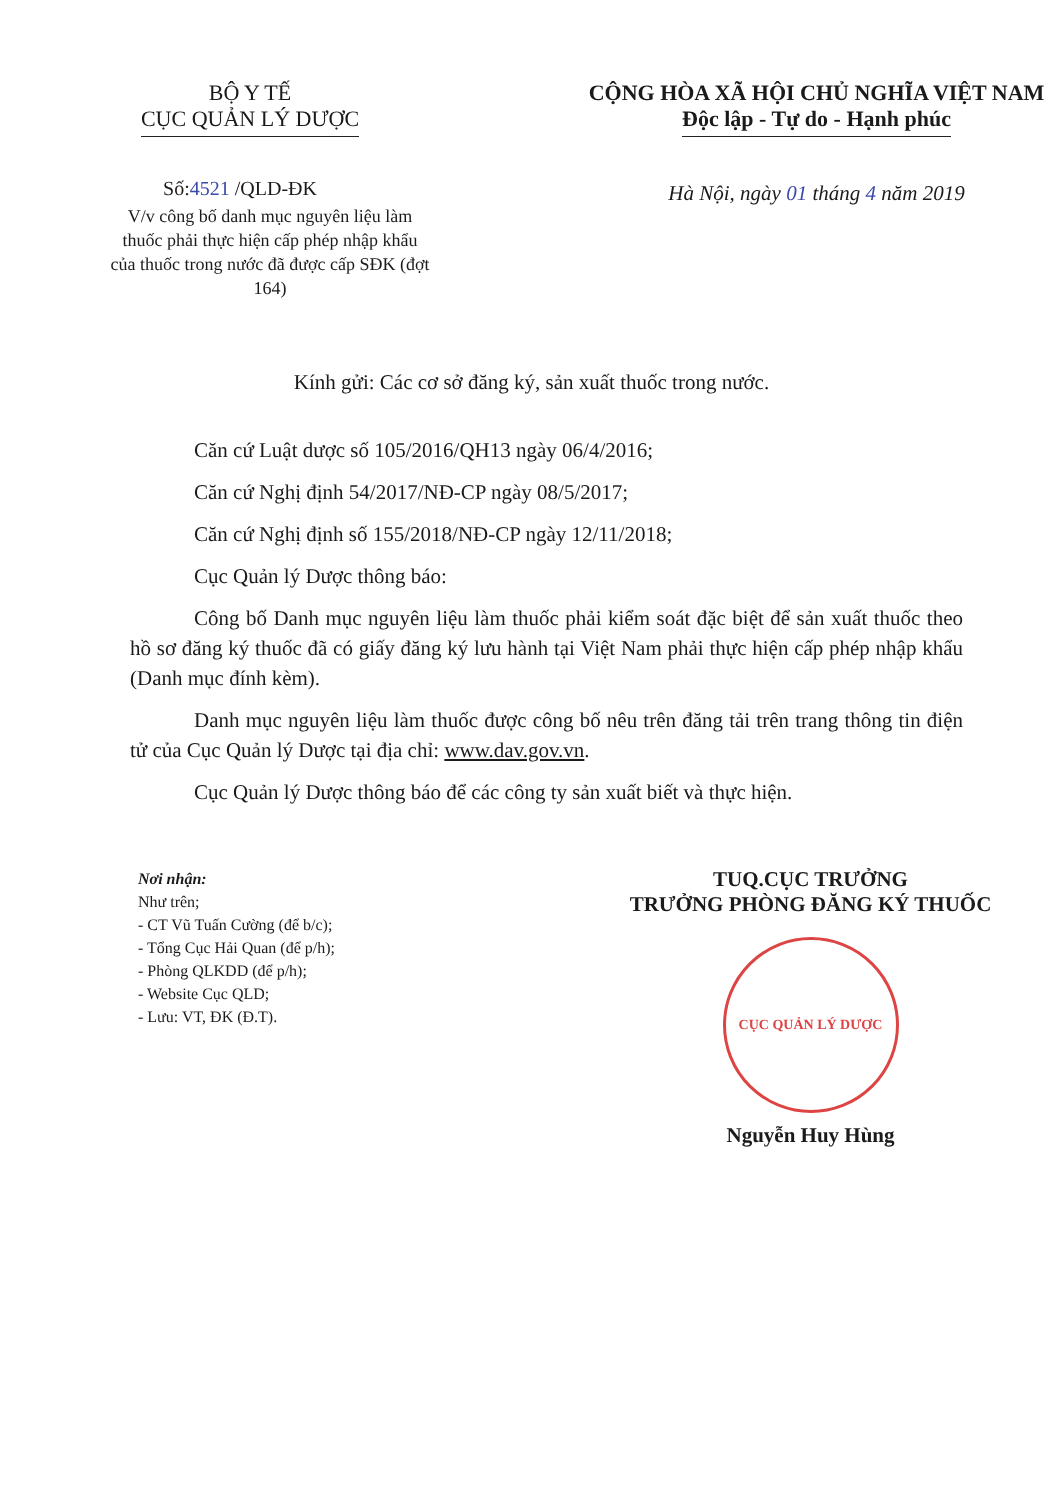BỘ Y TẾ
CỤC QUẢN LÝ DƯỢC
Số:4521 /QLD-ĐK
V/v công bố danh mục nguyên liệu làm thuốc phải thực hiện cấp phép nhập khẩu của thuốc trong nước đã được cấp SĐK (đợt 164)
CỘNG HÒA XÃ HỘI CHỦ NGHĨA VIỆT NAM
Độc lập - Tự do - Hạnh phúc
Hà Nội, ngày 01 tháng 4 năm 2019
Kính gửi: Các cơ sở đăng ký, sản xuất thuốc trong nước.
Căn cứ Luật dược số 105/2016/QH13 ngày 06/4/2016;
Căn cứ Nghị định 54/2017/NĐ-CP ngày 08/5/2017;
Căn cứ Nghị định số 155/2018/NĐ-CP ngày 12/11/2018;
Cục Quản lý Dược thông báo:
Công bố Danh mục nguyên liệu làm thuốc phải kiểm soát đặc biệt để sản xuất thuốc theo hồ sơ đăng ký thuốc đã có giấy đăng ký lưu hành tại Việt Nam phải thực hiện cấp phép nhập khẩu (Danh mục đính kèm).
Danh mục nguyên liệu làm thuốc được công bố nêu trên đăng tải trên trang thông tin điện tử của Cục Quản lý Dược tại địa chỉ: www.dav.gov.vn.
Cục Quản lý Dược thông báo để các công ty sản xuất biết và thực hiện.
Nơi nhận:
Như trên;
- CT Vũ Tuấn Cường (để b/c);
- Tổng Cục Hải Quan (để p/h);
- Phòng QLKDD (để p/h);
- Website Cục QLD;
- Lưu: VT, ĐK (Đ.T).
TUQ.CỤC TRƯỞNG
TRƯỞNG PHÒNG ĐĂNG KÝ THUỐC
CỤC QUẢN LÝ DƯỢC
Nguyễn Huy Hùng